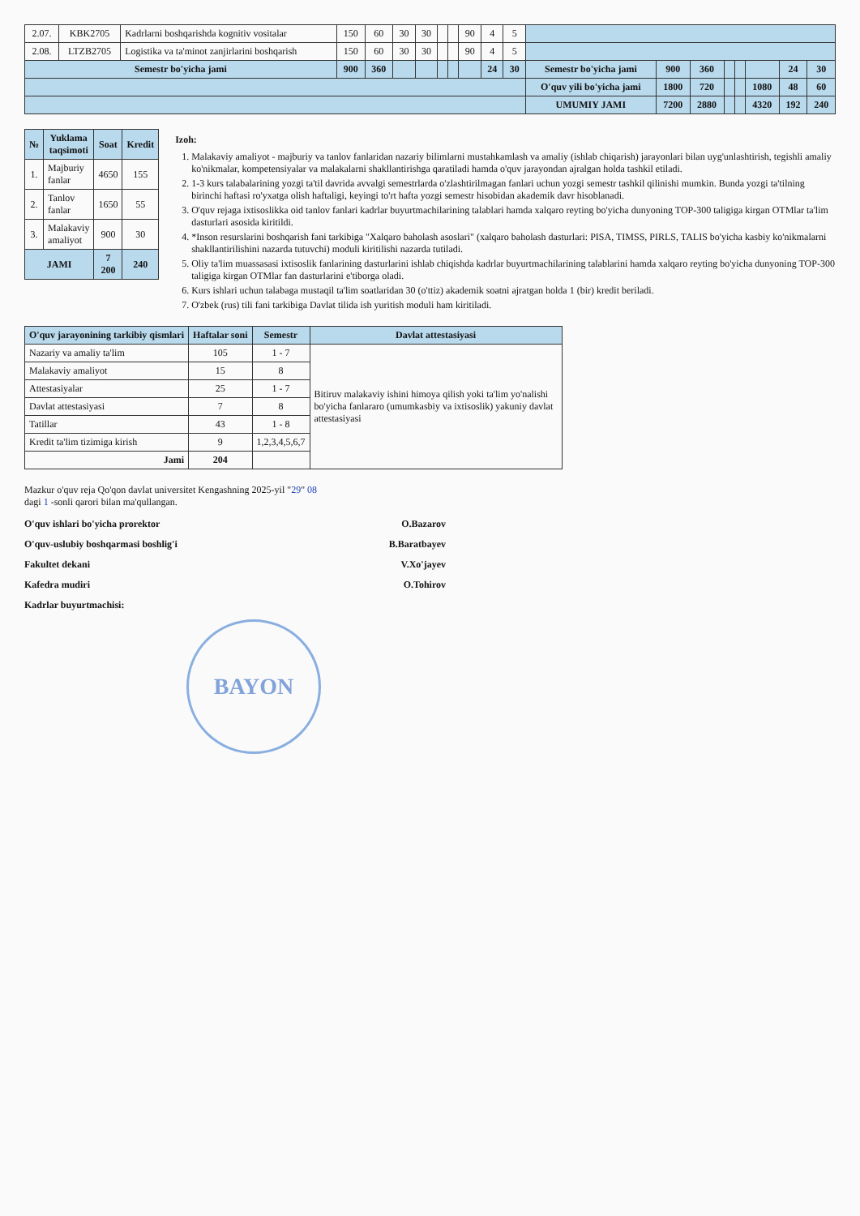| 2.07. | KBK2705 | Kadrlarni boshqarishda kognitiv vositalar | 150 | 60 | 30 | 30 | | | 90 | 4 | 5 | | | | | | | | |
| 2.08. | LTZB2705 | Logistika va ta'minot zanjirlarini boshqarish | 150 | 60 | 30 | 30 | | | 90 | 4 | 5 | | | | | | | | |
| Semestr bo'yicha jami | | | 900 | 360 | | | | | | 24 | 30 | Semestr bo'yicha jami | 900 | 360 | | | | 24 | 30 |
| | | | | | | | | | | | | O'quv yili bo'yicha jami | 1800 | 720 | | | 1080 | 48 | 60 |
| | | | | | | | | | | | | UMUMIY JAMI | 7200 | 2880 | | | 4320 | 192 | 240 |
| № | Yuklama taqsimoti | Soat | Kredit |
| --- | --- | --- | --- |
| 1. | Majburiy fanlar | 4650 | 155 |
| 2. | Tanlov fanlar | 1650 | 55 |
| 3. | Malakaviy amaliyot | 900 | 30 |
| JAMI | | 7 200 | 240 |
Izoh:
1. Malakaviy amaliyot - majburiy va tanlov fanlaridan nazariy bilimlarni mustahkamlash va amaliy (ishlab chiqarish) jarayonlari bilan uyg'unlashtirish, tegishli amaliy ko'nikmalar, kompetensiyalar va malakalarni shakllantirishga qaratiladi hamda o'quv jarayondan ajralgan holda tashkil etiladi.
2. 1-3 kurs talabalarining yozgi ta'til davrida avvalgi semestrlarda o'zlashtirilmagan fanlari uchun yozgi semestr tashkil qilinishi mumkin. Bunda yozgi ta'tilning birinchi haftasi ro'yxatga olish haftaligi, keyingi to'rt hafta yozgi semestr hisobidan akademik davr hisoblanadi.
3. O'quv rejaga ixtisoslikka oid tanlov fanlari kadrlar buyurtmachilarining talablari hamda xalqaro reyting bo'yicha dunyoning TOP-300 taligiga kirgan OTMlar ta'lim dasturlari asosida kiritildi.
4. *Inson resurslarini boshqarish fani tarkibiga "Xalqaro baholash asoslari" (xalqaro baholash dasturlari: PISA, TIMSS, PIRLS, TALIS bo'yicha kasbiy ko'nikmalarni shakllantirilishini nazarda tutuvchi) moduli kiritilishi nazarda tutiladi.
5. Oliy ta'lim muassasasi ixtisoslik fanlarining dasturlarini ishlab chiqishda kadrlar buyurtmachilarining talablarini hamda xalqaro reyting bo'yicha dunyoning TOP-300 taligiga kirgan OTMlar fan dasturlarini e'tiborga oladi.
6. Kurs ishlari uchun talabaga mustaqil ta'lim soatlaridan 30 (o'ttiz) akademik soatni ajratgan holda 1 (bir) kredit beriladi.
7. O'zbek (rus) tili fani tarkibiga Davlat tilida ish yuritish moduli ham kiritiladi.
| O'quv jarayonining tarkibiy qismlari | Haftalar soni | Semestr | Davlat attestasiyasi |
| --- | --- | --- | --- |
| Nazariy va amaliy ta'lim | 105 | 1 - 7 | Bitiruv malakaviy ishini himoya qilish yoki ta'lim yo'nalishi bo'yicha fanlararo (umumkasbiy va ixtisoslik) yakuniy davlat attestasiyasi |
| Malakaviy amaliyot | 15 | 8 | |
| Attestasiyalar | 25 | 1 - 7 | |
| Davlat attestasiyasi | 7 | 8 | |
| Tatillar | 43 | 1 - 8 | |
| Kredit ta'lim tizimiga kirish | 9 | 1,2,3,4,5,6,7 | |
| Jami | 204 | | |
Mazkur o'quv reja Qo'qon davlat universitet Kengashning 2025-yil "29" 08
dagi 1 -sonli qarori bilan ma'qullangan.
O'quv ishlari bo'yicha prorektor O.Bazarov
O'quv-uslubiy boshqarmasi boshlig'i B.Baratbayev
Fakultet dekani V.Xo'jayev
Kafedra mudiri O.Tohirov
Kadrlar buyurtmachisi:
BAYON